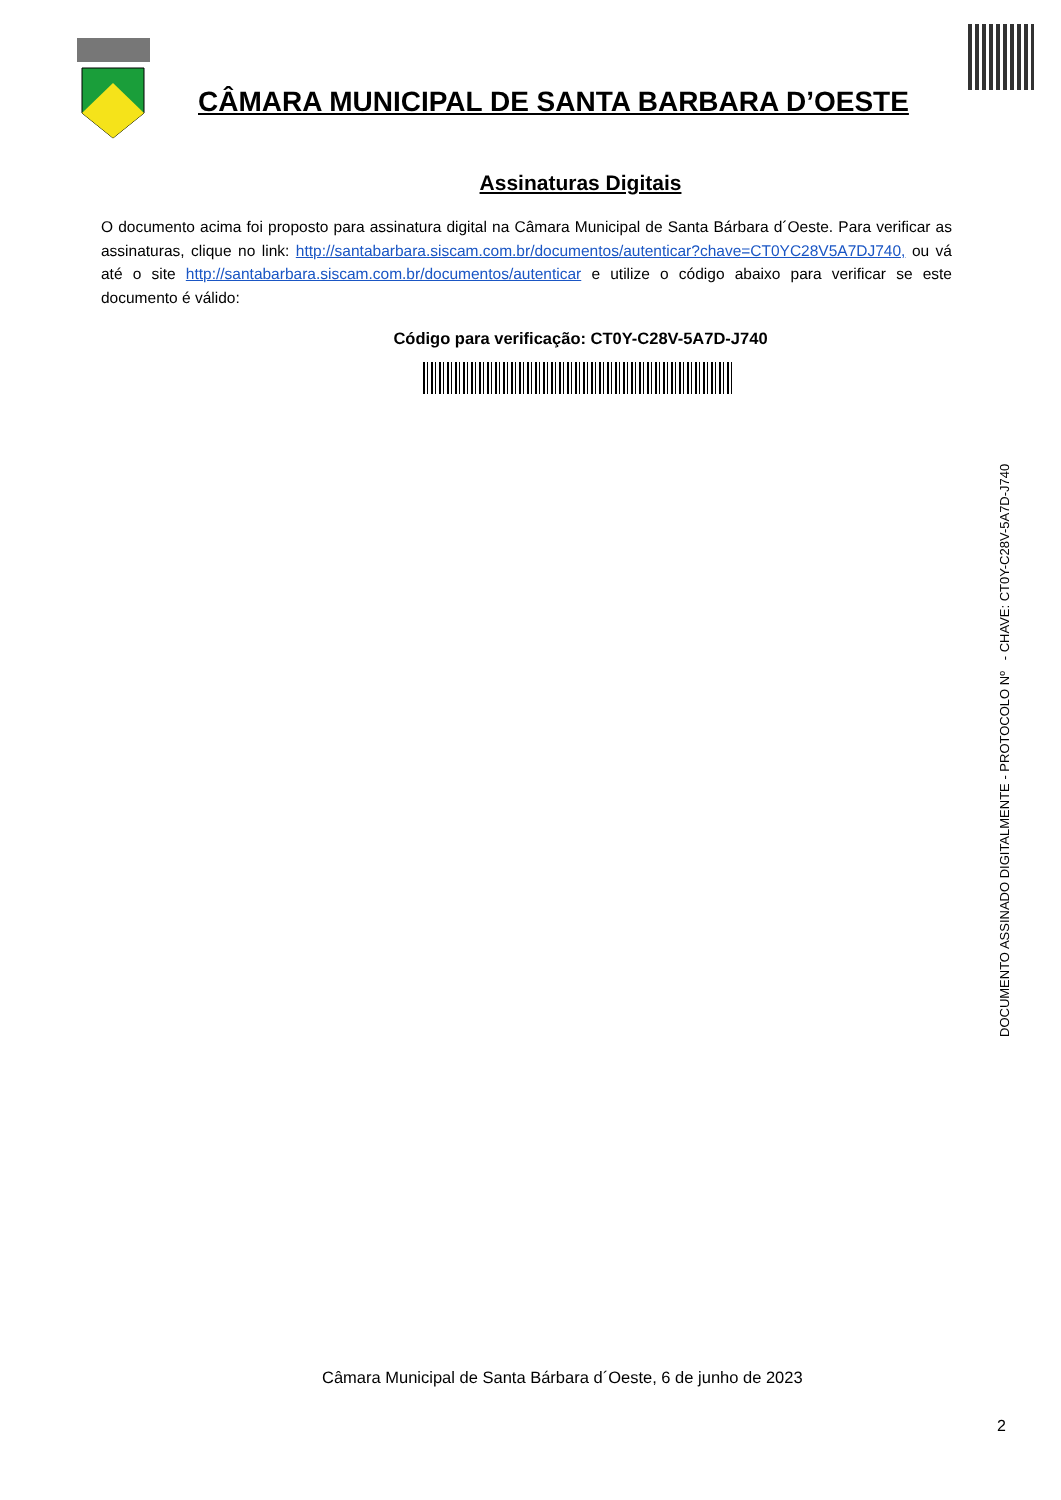CÂMARA MUNICIPAL DE SANTA BARBARA D’OESTE
Assinaturas Digitais
O documento acima foi proposto para assinatura digital na Câmara Municipal de Santa Bárbara d´Oeste. Para verificar as assinaturas, clique no link: http://santabarbara.siscam.com.br/documentos/autenticar?chave=CT0YC28V5A7DJ740, ou vá até o site http://santabarbara.siscam.com.br/documentos/autenticar e utilize o código abaixo para verificar se este documento é válido:
Código para verificação: CT0Y-C28V-5A7D-J740
DOCUMENTO ASSINADO DIGITALMENTE - PROTOCOLO Nº - CHAVE: CT0Y-C28V-5A7D-J740
Câmara Municipal de Santa Bárbara d´Oeste, 6 de junho de 2023
2